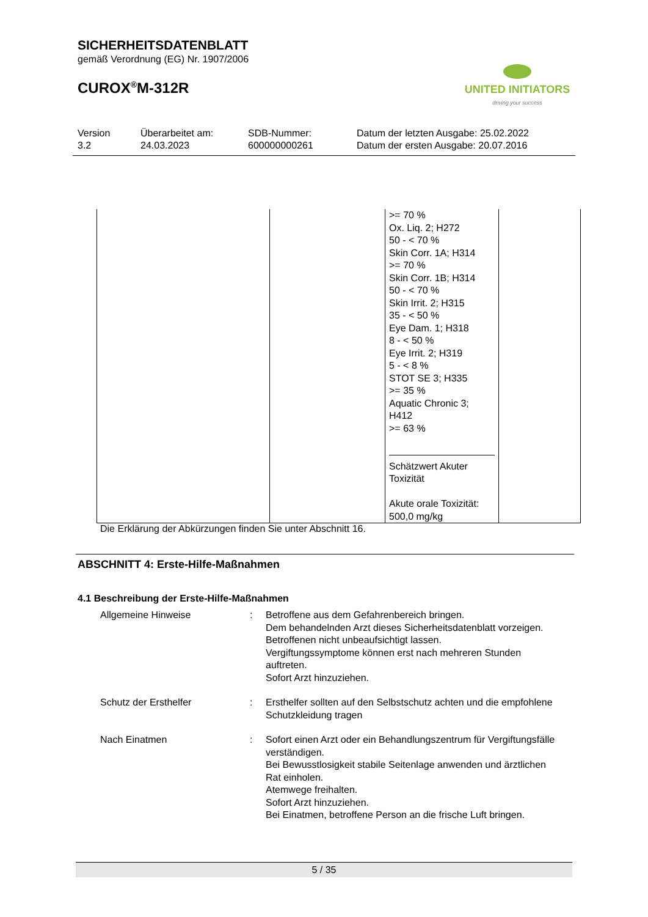SICHERHEITSDATENBLATT
gemäß Verordnung (EG) Nr. 1907/2006
CUROX<sup>®</sup>M-312R
UNITED INITIATORS
driving your success
Version
3.2
Überarbeitet am:
24.03.2023
SDB-Nummer:
600000000261
Datum der letzten Ausgabe: 25.02.2022
Datum der ersten Ausgabe: 20.07.2016
| | | >= 70 % Ox. Liq. 2; H272 50 - < 70 % Skin Corr. 1A; H314 >= 70 % Skin Corr. 1B; H314 50 - < 70 % Skin Irrit. 2; H315 35 - < 50 % Eye Dam. 1; H318 8 - < 50 % Eye Irrit. 2; H319 5 - < 8 % STOT SE 3; H335 >= 35 % Aquatic Chronic 3; H412 >= 63 % Schätzwert Akuter Toxizität Akute orale Toxizität: 500,0 mg/kg | |
Die Erklärung der Abkürzungen finden Sie unter Abschnitt 16.
ABSCHNITT 4: Erste-Hilfe-Maßnahmen
4.1 Beschreibung der Erste-Hilfe-Maßnahmen
| Allgemeine Hinweise | : | Betroffene aus dem Gefahrenbereich bringen. Dem behandelnden Arzt dieses Sicherheitsdatenblatt vorzeigen. Betroffenen nicht unbeaufsichtigt lassen. Vergiftungssymptome können erst nach mehreren Stunden auftreten. Sofort Arzt hinzuziehen. |
| Schutz der Ersthelfer | : | Ersthelfer sollten auf den Selbstschutz achten und die empfohlene Schutzkleidung tragen |
| Nach Einatmen | : | Sofort einen Arzt oder ein Behandlungszentrum für Vergiftungsfälle verständigen. Bei Bewusstlosigkeit stabile Seitenlage anwenden und ärztlichen Rat einholen. Atemwege freihalten. Sofort Arzt hinzuziehen. Bei Einatmen, betroffene Person an die frische Luft bringen. |
5 / 35